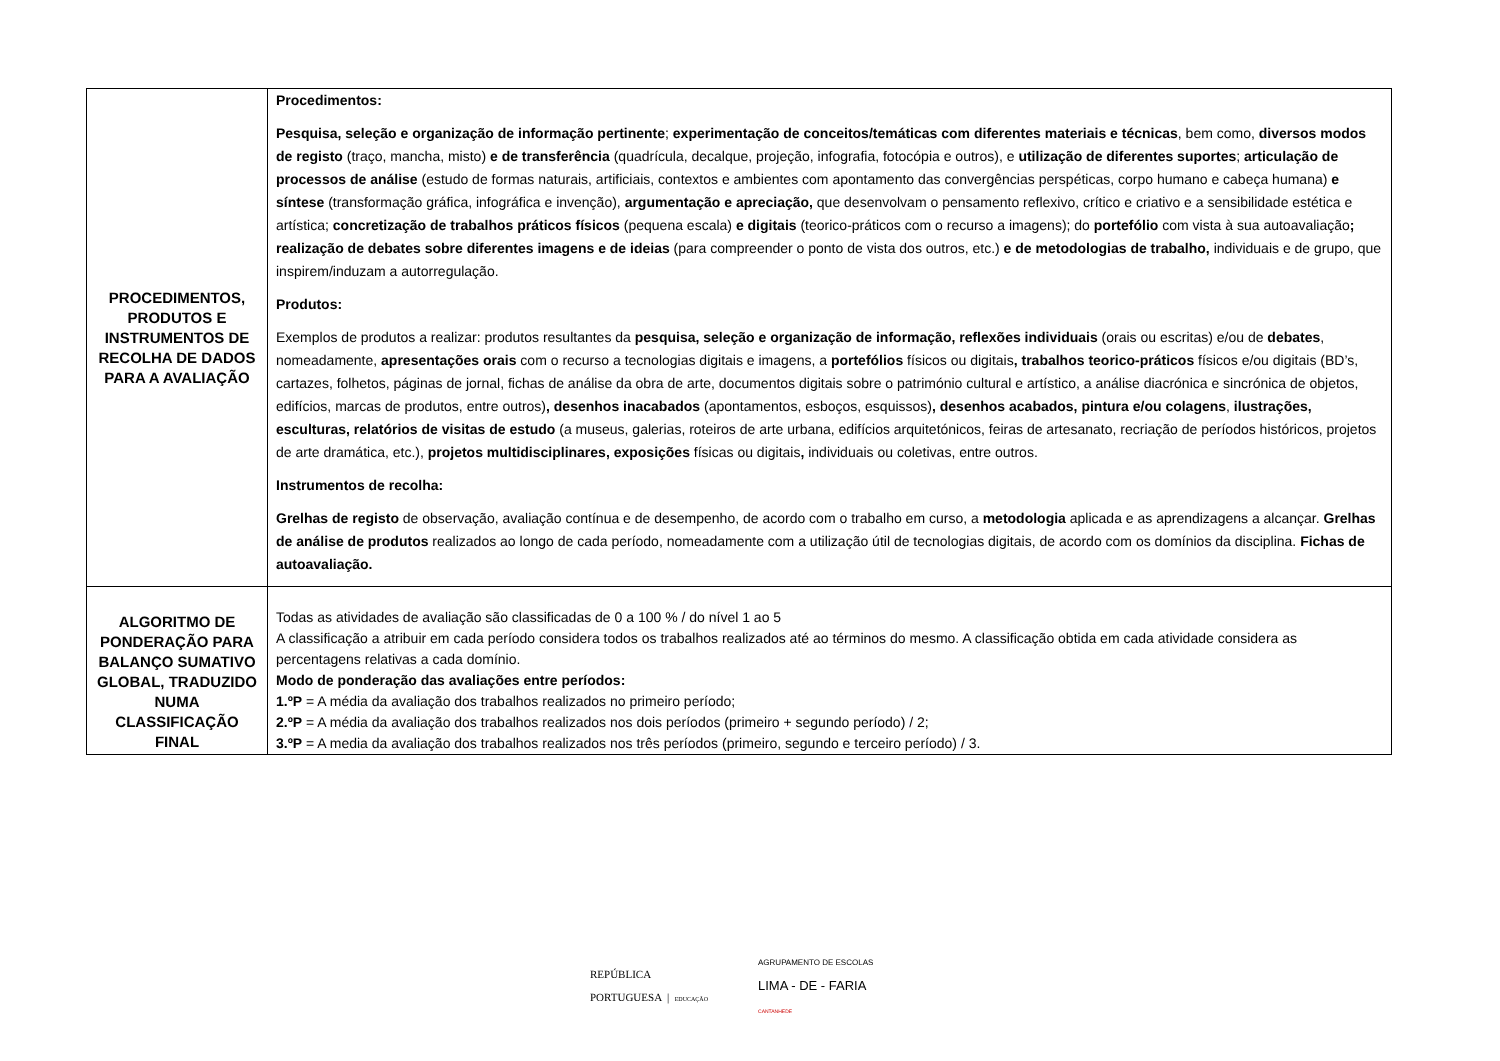| PROCEDIMENTOS, PRODUTOS E INSTRUMENTOS DE RECOLHA DE DADOS PARA A AVALIAÇÃO | Procedimentos: Pesquisa, seleção e organização de informação pertinente ; experimentação de conceitos/temáticas com diferentes materiais e técnicas , bem como, diversos modos de registo (traço, mancha, misto) e de transferência (quadrícula, decalque, projeção, infografia, fotocópia e outros), e utilização de diferentes suportes ; articulação de processos de análise (estudo de formas naturais, artificiais, contextos e ambientes com apontamento das convergências perspéticas, corpo humano e cabeça humana) e síntese (transformação gráfica, infográfica e invenção), argumentação e apreciação, que desenvolvam o pensamento reflexivo, crítico e criativo e a sensibilidade estética e artística; concretização de trabalhos práticos físicos (pequena escala) e digitais (teorico-práticos com o recurso a imagens); do portefólio com vista à sua autoavaliação ; realização de debates sobre diferentes imagens e de ideias (para compreender o ponto de vista dos outros, etc.) e de metodologias de trabalho, individuais e de grupo, que inspirem/induzam a autorregulação. Produtos: Exemplos de produtos a realizar: produtos resultantes da pesquisa, seleção e organização de informação, reflexões individuais (orais ou escritas) e/ou de debates , nomeadamente, apresentações orais com o recurso a tecnologias digitais e imagens, a portefólios físicos ou digitais , trabalhos teorico-práticos físicos e/ou digitais (BD’s, cartazes, folhetos, páginas de jornal, fichas de análise da obra de arte, documentos digitais sobre o património cultural e artístico, a análise diacrónica e sincrónica de objetos, edifícios, marcas de produtos, entre outros) , desenhos inacabados (apontamentos, esboços, esquissos) , desenhos acabados, pintura e/ou colagens , ilustrações, esculturas, relatórios de visitas de estudo (a museus, galerias, roteiros de arte urbana, edifícios arquitetónicos, feiras de artesanato, recriação de períodos históricos, projetos de arte dramática, etc.), projetos multidisciplinares, exposições físicas ou digitais , individuais ou coletivas, entre outros. Instrumentos de recolha: Grelhas de registo de observação, avaliação contínua e de desempenho, de acordo com o trabalho em curso, a metodologia aplicada e as aprendizagens a alcançar. Grelhas de análise de produtos realizados ao longo de cada período, nomeadamente com a utilização útil de tecnologias digitais, de acordo com os domínios da disciplina. Fichas de autoavaliação. |
| ALGORITMO DE PONDERAÇÃO PARA BALANÇO SUMATIVO GLOBAL, TRADUZIDO NUMA CLASSIFICAÇÃO FINAL | Todas as atividades de avaliação são classificadas de 0 a 100 % / do nível 1 ao 5 A classificação a atribuir em cada período considera todos os trabalhos realizados até ao términos do mesmo. A classificação obtida em cada atividade considera as percentagens relativas a cada domínio. Modo de ponderação das avaliações entre períodos: 1.ºP = A média da avaliação dos trabalhos realizados no primeiro período; 2.ºP = A média da avaliação dos trabalhos realizados nos dois períodos (primeiro + segundo período) / 2; 3.ºP = A media da avaliação dos trabalhos realizados nos três períodos (primeiro, segundo e terceiro período) / 3. |
REPÚBLICA
PORTUGUESA | EDUCAÇÃO
AGRUPAMENTO DE ESCOLAS
LIMA - DE - FARIA
CANTANHEDE